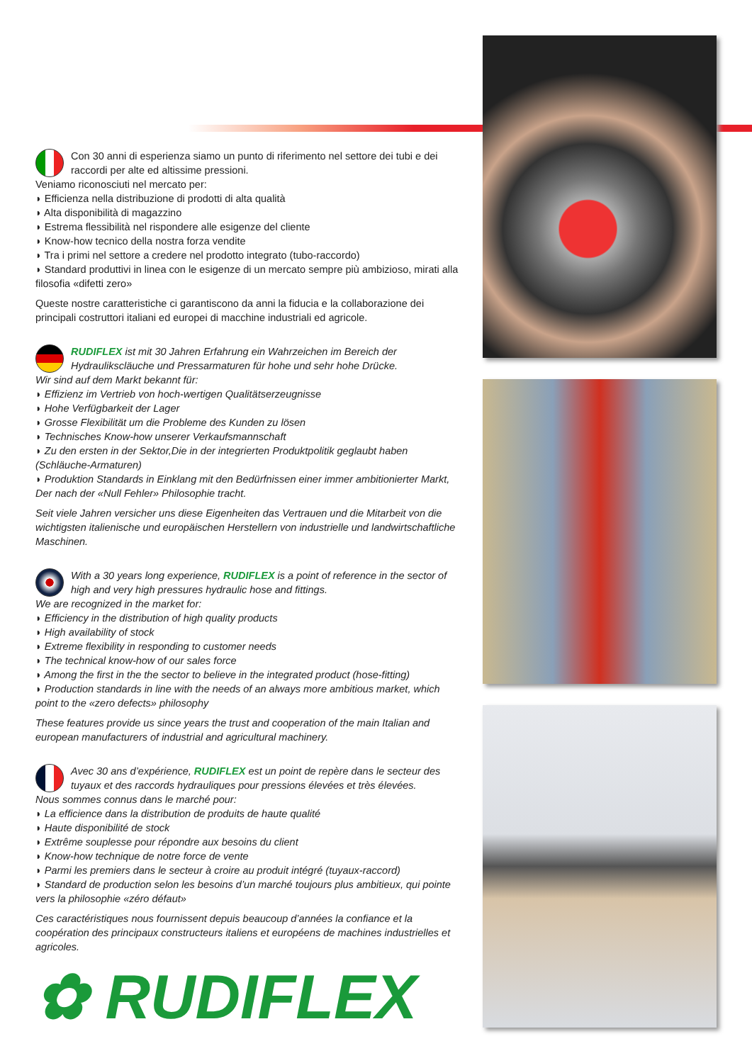Con 30 anni di esperienza siamo un punto di riferimento nel settore dei tubi e dei raccordi per alte ed altissime pressioni.
Veniamo riconosciuti nel mercato per:
◗ Efficienza nella distribuzione di prodotti di alta qualità
◗ Alta disponibilità di magazzino
◗ Estrema flessibilità nel rispondere alle esigenze del cliente
◗ Know-how tecnico della nostra forza vendite
◗ Tra i primi nel settore a credere nel prodotto integrato (tubo-raccordo)
◗ Standard produttivi in linea con le esigenze di un mercato sempre più ambizioso, mirati alla filosofia «difetti zero»
Queste nostre caratteristiche ci garantiscono da anni la fiducia e la collaborazione dei principali costruttori italiani ed europei di macchine industriali ed agricole.
RUDIFLEX ist mit 30 Jahren Erfahrung ein Wahrzeichen im Bereich der Hydraulikscläuche und Pressarmaturen für hohe und sehr hohe Drücke.
Wir sind auf dem Markt bekannt für:
◗ Effizienz im Vertrieb von hoch-wertigen Qualitätserzeugnisse
◗ Hohe Verfügbarkeit der Lager
◗ Grosse Flexibilität um die Probleme des Kunden zu lösen
◗ Technisches Know-how unserer Verkaufsmannschaft
◗ Zu den ersten in der Sektor,Die in der integrierten Produktpolitik geglaubt haben (Schläuche-Armaturen)
◗ Produktion Standards in Einklang mit den Bedürfnissen einer immer ambitionierter Markt, Der nach der «Null Fehler» Philosophie tracht.
Seit viele Jahren versicher uns diese Eigenheiten das Vertrauen und die Mitarbeit von die wichtigsten italienische und europäischen Herstellern von industrielle und landwirtschaftliche Maschinen.
With a 30 years long experience, RUDIFLEX is a point of reference in the sector of high and very high pressures hydraulic hose and fittings.
We are recognized in the market for:
◗ Efficiency in the distribution of high quality products
◗ High availability of stock
◗ Extreme flexibility in responding to customer needs
◗ The technical know-how of our sales force
◗ Among the first in the the sector to believe in the integrated product (hose-fitting)
◗ Production standards in line with the needs of an always more ambitious market, which point to the «zero defects» philosophy
These features provide us since years the trust and cooperation of the main Italian and european manufacturers of industrial and agricultural machinery.
Avec 30 ans d’expérience, RUDIFLEX est un point de repère dans le secteur des tuyaux et des raccords hydrauliques pour pressions élevées et très élevées.
Nous sommes connus dans le marché pour:
◗ La efficience dans la distribution de produits de haute qualité
◗ Haute disponibilité de stock
◗ Extrême souplesse pour répondre aux besoins du client
◗ Know-how technique de notre force de vente
◗ Parmi les premiers dans le secteur à croire au produit intégré (tuyaux-raccord)
◗ Standard de production selon les besoins d’un marché toujours plus ambitieux, qui pointe vers la philosophie «zéro défaut»
Ces caractéristiques nous fournissent depuis beaucoup d’années la confiance et la coopération des principaux constructeurs italiens et européens de machines industrielles et agricoles.
✿ RUDIFLEX